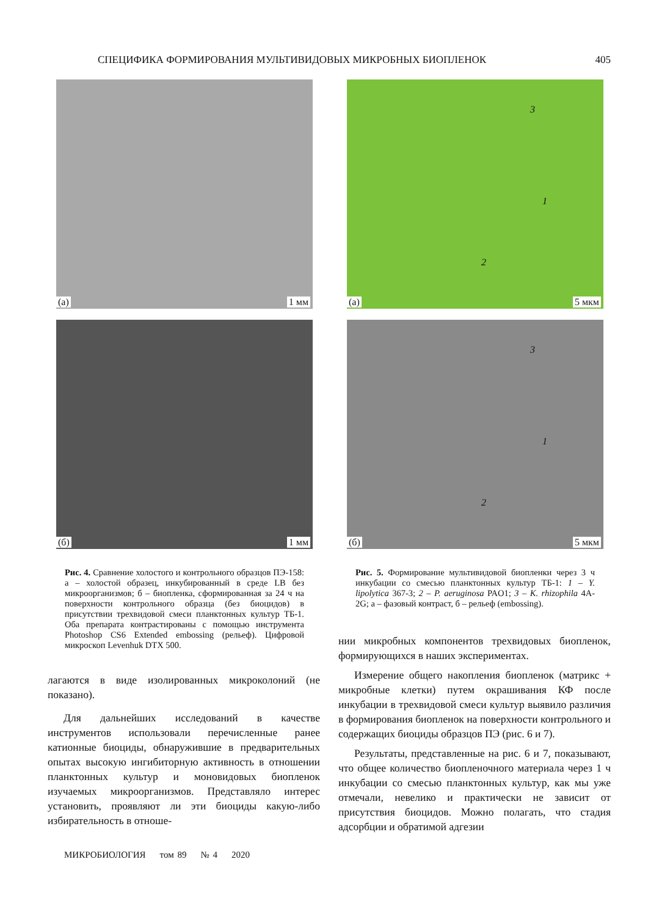СПЕЦИФИКА ФОРМИРОВАНИЯ МУЛЬТИВИДОВЫХ МИКРОБНЫХ БИОПЛЕНОК 405
(а) 1 мм
(б) 1 мм
Рис. 4. Сравнение холостого и контрольного образцов ПЭ-158: а – холостой образец, инкубированный в среде LB без микроорганизмов; б – биопленка, сформированная за 24 ч на поверхности контрольного образца (без биоцидов) в присутствии трехвидовой смеси планктонных культур ТБ-1. Оба препарата контрастированы с помощью инструмента Photoshop CS6 Extended embossing (рельеф). Цифровой микроскоп Levenhuk DTX 500.
лагаются в виде изолированных микроколоний (не показано).
Для дальнейших исследований в качестве инструментов использовали перечисленные ранее катионные биоциды, обнаружившие в предварительных опытах высокую ингибиторную активность в отношении планктонных культур и моновидовых биопленок изучаемых микроорганизмов. Представляло интерес установить, проявляют ли эти биоциды какую-либо избирательность в отноше-
(а) 5 мкм
3
1
2
(б) 5 мкм
3
1
2
Рис. 5. Формирование мультивидовой биопленки через 3 ч инкубации со смесью планктонных культур ТБ-1: 1 – Y. lipolytica 367-3; 2 – P. aeruginosa PAO1; 3 – K. rhizophila 4A-2G; а – фазовый контраст, б – рельеф (embossing).
нии микробных компонентов трехвидовых биопленок, формирующихся в наших экспериментах.
Измерение общего накопления биопленок (матрикс + микробные клетки) путем окрашивания КФ после инкубации в трехвидовой смеси культур выявило различия в формирования биопленок на поверхности контрольного и содержащих биоциды образцов ПЭ (рис. 6 и 7).
Результаты, представленные на рис. 6 и 7, показывают, что общее количество биопленочного материала через 1 ч инкубации со смесью планктонных культур, как мы уже отмечали, невелико и практически не зависит от присутствия биоцидов. Можно полагать, что стадия адсорбции и обратимой адгезии
МИКРОБИОЛОГИЯ том 89 № 4 2020